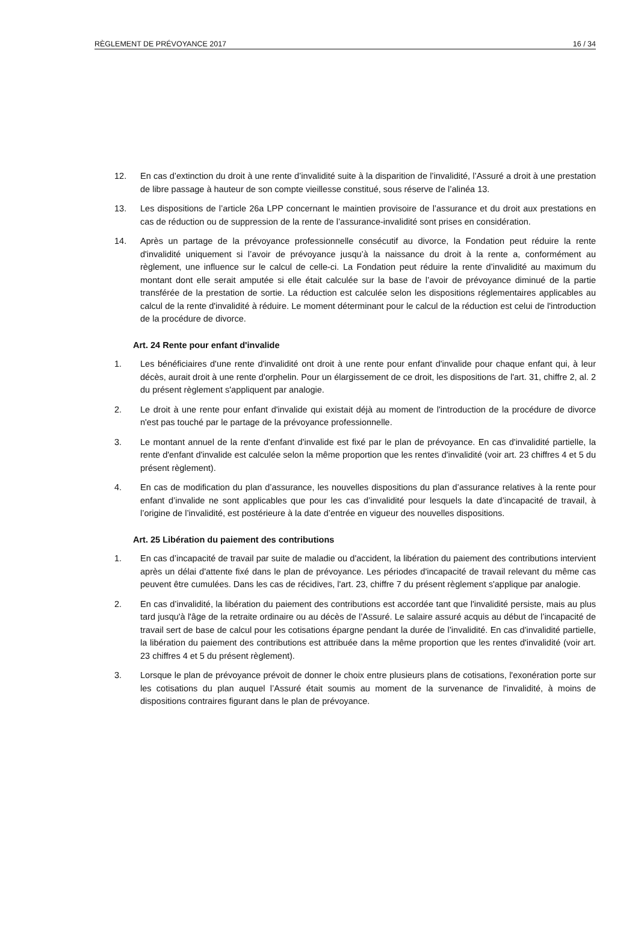RÈGLEMENT DE PRÉVOYANCE 2017 16 / 34
12. En cas d’extinction du droit à une rente d’invalidité suite à la disparition de l’invalidité, l’Assuré a droit à une prestation de libre passage à hauteur de son compte vieillesse constitué, sous réserve de l’alinéa 13.
13. Les dispositions de l’article 26a LPP concernant le maintien provisoire de l’assurance et du droit aux prestations en cas de réduction ou de suppression de la rente de l’assurance-invalidité sont prises en considération.
14. Après un partage de la prévoyance professionnelle consécutif au divorce, la Fondation peut réduire la rente d'invalidité uniquement si l’avoir de prévoyance jusqu’à la naissance du droit à la rente a, conformément au règlement, une influence sur le calcul de celle-ci. La Fondation peut réduire la rente d’invalidité au maximum du montant dont elle serait amputée si elle était calculée sur la base de l’avoir de prévoyance diminué de la partie transférée de la prestation de sortie. La réduction est calculée selon les dispositions réglementaires applicables au calcul de la rente d'invalidité à réduire. Le moment déterminant pour le calcul de la réduction est celui de l'introduction de la procédure de divorce.
Art. 24 Rente pour enfant d'invalide
1. Les bénéficiaires d'une rente d'invalidité ont droit à une rente pour enfant d'invalide pour chaque enfant qui, à leur décès, aurait droit à une rente d'orphelin. Pour un élargissement de ce droit, les dispositions de l'art. 31, chiffre 2, al. 2 du présent règlement s'appliquent par analogie.
2. Le droit à une rente pour enfant d'invalide qui existait déjà au moment de l'introduction de la procédure de divorce n'est pas touché par le partage de la prévoyance professionnelle.
3. Le montant annuel de la rente d'enfant d'invalide est fixé par le plan de prévoyance. En cas d'invalidité partielle, la rente d'enfant d'invalide est calculée selon la même proportion que les rentes d'invalidité (voir art. 23 chiffres 4 et 5 du présent règlement).
4. En cas de modification du plan d’assurance, les nouvelles dispositions du plan d’assurance relatives à la rente pour enfant d’invalide ne sont applicables que pour les cas d’invalidité pour lesquels la date d’incapacité de travail, à l’origine de l’invalidité, est postérieure à la date d’entrée en vigueur des nouvelles dispositions.
Art. 25 Libération du paiement des contributions
1. En cas d’incapacité de travail par suite de maladie ou d'accident, la libération du paiement des contributions intervient après un délai d'attente fixé dans le plan de prévoyance. Les périodes d'incapacité de travail relevant du même cas peuvent être cumulées. Dans les cas de récidives, l'art. 23, chiffre 7 du présent règlement s'applique par analogie.
2. En cas d’invalidité, la libération du paiement des contributions est accordée tant que l'invalidité persiste, mais au plus tard jusqu'à l'âge de la retraite ordinaire ou au décès de l’Assuré. Le salaire assuré acquis au début de l’incapacité de travail sert de base de calcul pour les cotisations épargne pendant la durée de l’invalidité. En cas d'invalidité partielle, la libération du paiement des contributions est attribuée dans la même proportion que les rentes d'invalidité (voir art. 23 chiffres 4 et 5 du présent règlement).
3. Lorsque le plan de prévoyance prévoit de donner le choix entre plusieurs plans de cotisations, l'exonération porte sur les cotisations du plan auquel l’Assuré était soumis au moment de la survenance de l'invalidité, à moins de dispositions contraires figurant dans le plan de prévoyance.